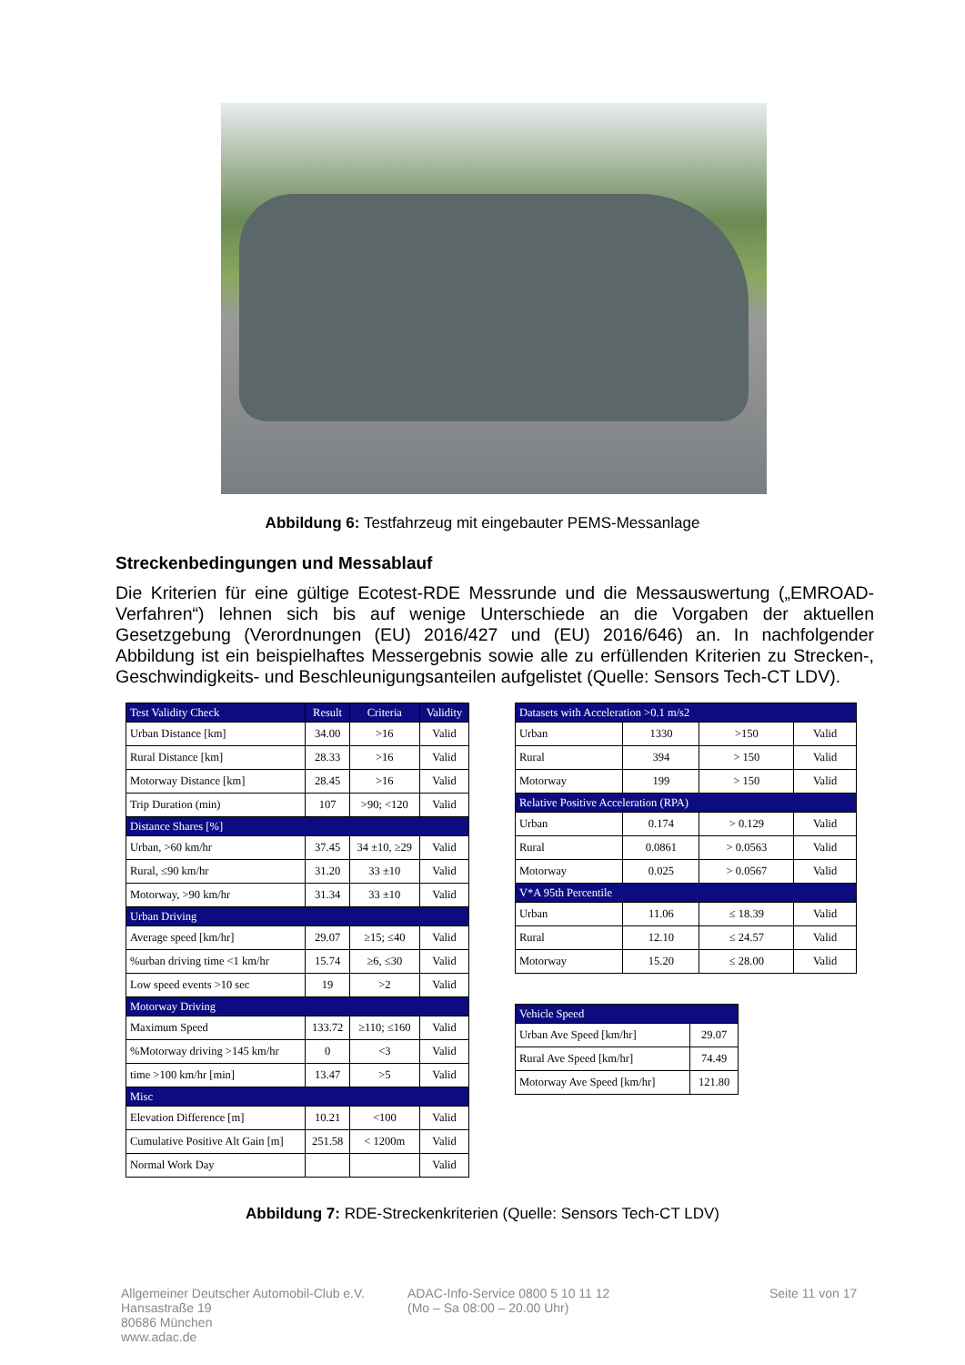Abbildung 6: Testfahrzeug mit eingebauter PEMS-Messanlage
Streckenbedingungen und Messablauf
Die Kriterien für eine gültige Ecotest-RDE Messrunde und die Messauswertung („EMROAD-Verfahren“) lehnen sich bis auf wenige Unterschiede an die Vorgaben der aktuellen Gesetzgebung (Verordnungen (EU) 2016/427 und (EU) 2016/646) an. In nachfolgender Abbildung ist ein beispielhaftes Messergebnis sowie alle zu erfüllenden Kriterien zu Strecken-, Geschwindigkeits- und Beschleunigungsanteilen aufgelistet (Quelle: Sensors Tech-CT LDV).
| Test Validity Check | Result | Criteria | Validity |
| Urban Distance [km] | 34.00 | >16 | Valid |
| Rural Distance [km] | 28.33 | >16 | Valid |
| Motorway Distance [km] | 28.45 | >16 | Valid |
| Trip Duration (min) | 107 | >90; <120 | Valid |
| Distance Shares [%] | | | |
| Urban, >60 km/hr | 37.45 | 34 ±10, ≥29 | Valid |
| Rural, ≤90 km/hr | 31.20 | 33 ±10 | Valid |
| Motorway, >90 km/hr | 31.34 | 33 ±10 | Valid |
| Urban Driving | | | |
| Average speed [km/hr] | 29.07 | ≥15; ≤40 | Valid |
| %urban driving time <1 km/hr | 15.74 | ≥6, ≤30 | Valid |
| Low speed events >10 sec | 19 | >2 | Valid |
| Motorway Driving | | | |
| Maximum Speed | 133.72 | ≥110; ≤160 | Valid |
| %Motorway driving >145 km/hr | 0 | <3 | Valid |
| time >100 km/hr [min] | 13.47 | >5 | Valid |
| Misc | | | |
| Elevation Difference [m] | 10.21 | <100 | Valid |
| Cumulative Positive Alt Gain [m] | 251.58 | < 1200m | Valid |
| Normal Work Day | | | Valid |
| Datasets with Acceleration >0.1 m/s2 | | | |
| Urban | 1330 | >150 | Valid |
| Rural | 394 | > 150 | Valid |
| Motorway | 199 | > 150 | Valid |
| Relative Positive Acceleration (RPA) | | | |
| Urban | 0.174 | > 0.129 | Valid |
| Rural | 0.0861 | > 0.0563 | Valid |
| Motorway | 0.025 | > 0.0567 | Valid |
| V*A 95th Percentile | | | |
| Urban | 11.06 | ≤ 18.39 | Valid |
| Rural | 12.10 | ≤ 24.57 | Valid |
| Motorway | 15.20 | ≤ 28.00 | Valid |
| Vehicle Speed | |
| Urban Ave Speed [km/hr] | 29.07 |
| Rural Ave Speed [km/hr] | 74.49 |
| Motorway Ave Speed [km/hr] | 121.80 |
Abbildung 7: RDE-Streckenkriterien (Quelle: Sensors Tech-CT LDV)
Allgemeiner Deutscher Automobil-Club e.V.
Hansastraße 19
80686 München
www.adac.de
ADAC-Info-Service 0800 5 10 11 12
(Mo – Sa 08:00 – 20.00 Uhr)
Seite 11 von 17